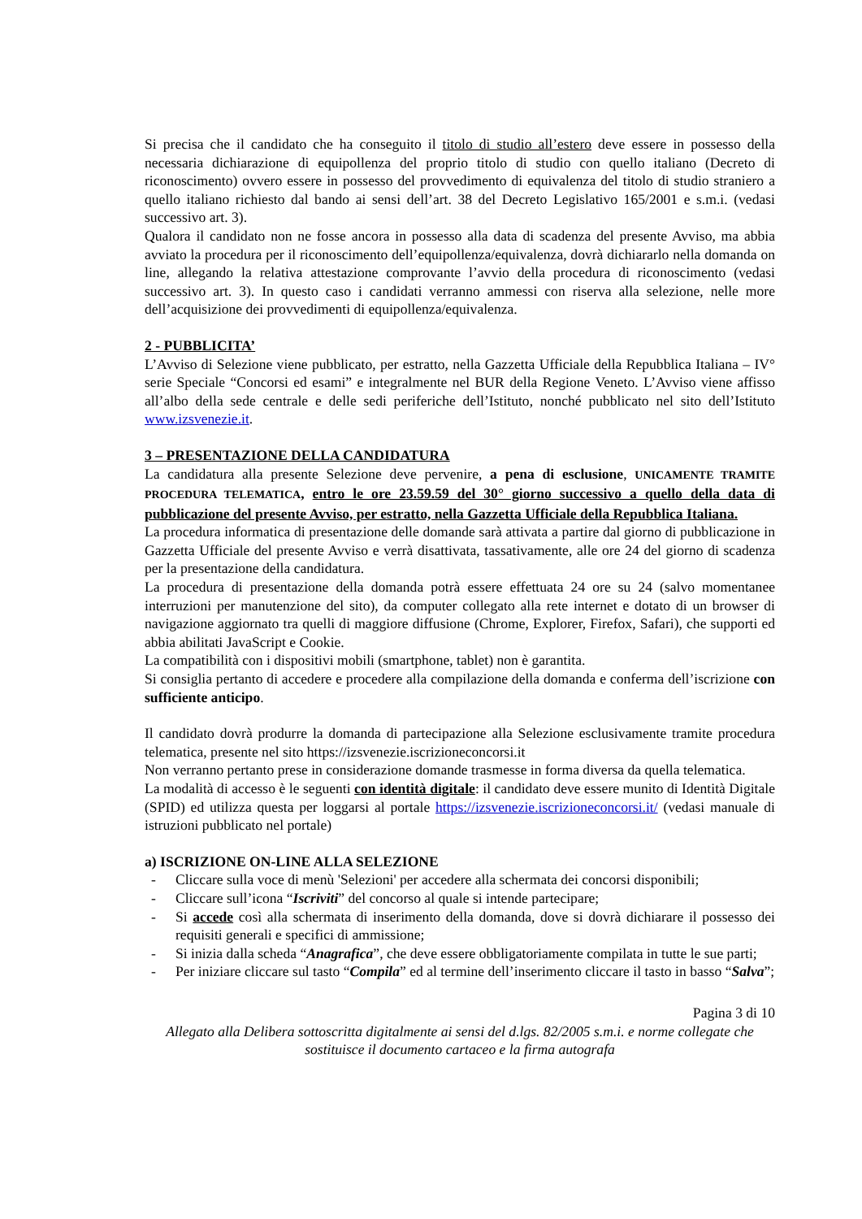Si precisa che il candidato che ha conseguito il titolo di studio all’estero deve essere in possesso della necessaria dichiarazione di equipollenza del proprio titolo di studio con quello italiano (Decreto di riconoscimento) ovvero essere in possesso del provvedimento di equivalenza del titolo di studio straniero a quello italiano richiesto dal bando ai sensi dell’art. 38 del Decreto Legislativo 165/2001 e s.m.i. (vedasi successivo art. 3).
Qualora il candidato non ne fosse ancora in possesso alla data di scadenza del presente Avviso, ma abbia avviato la procedura per il riconoscimento dell’equipollenza/equivalenza, dovrà dichiararlo nella domanda on line, allegando la relativa attestazione comprovante l’avvio della procedura di riconoscimento (vedasi successivo art. 3). In questo caso i candidati verranno ammessi con riserva alla selezione, nelle more dell’acquisizione dei provvedimenti di equipollenza/equivalenza.
2 - PUBBLICITA’
L’Avviso di Selezione viene pubblicato, per estratto, nella Gazzetta Ufficiale della Repubblica Italiana – IV° serie Speciale “Concorsi ed esami” e integralmente nel BUR della Regione Veneto. L’Avviso viene affisso all’albo della sede centrale e delle sedi periferiche dell’Istituto, nonché pubblicato nel sito dell’Istituto www.izsvenezie.it.
3 – PRESENTAZIONE DELLA CANDIDATURA
La candidatura alla presente Selezione deve pervenire, a pena di esclusione, UNICAMENTE TRAMITE PROCEDURA TELEMATICA, entro le ore 23.59.59 del 30° giorno successivo a quello della data di pubblicazione del presente Avviso, per estratto, nella Gazzetta Ufficiale della Repubblica Italiana.
La procedura informatica di presentazione delle domande sarà attivata a partire dal giorno di pubblicazione in Gazzetta Ufficiale del presente Avviso e verrà disattivata, tassativamente, alle ore 24 del giorno di scadenza per la presentazione della candidatura.
La procedura di presentazione della domanda potrà essere effettuata 24 ore su 24 (salvo momentanee interruzioni per manutenzione del sito), da computer collegato alla rete internet e dotato di un browser di navigazione aggiornato tra quelli di maggiore diffusione (Chrome, Explorer, Firefox, Safari), che supporti ed abbia abilitati JavaScript e Cookie.
La compatibilità con i dispositivi mobili (smartphone, tablet) non è garantita.
Si consiglia pertanto di accedere e procedere alla compilazione della domanda e conferma dell’iscrizione con sufficiente anticipo.
Il candidato dovrà produrre la domanda di partecipazione alla Selezione esclusivamente tramite procedura telematica, presente nel sito https://izsvenezie.iscrizioneconcorsi.it
Non verranno pertanto prese in considerazione domande trasmesse in forma diversa da quella telematica.
La modalità di accesso è le seguenti con identità digitale: il candidato deve essere munito di Identità Digitale (SPID) ed utilizza questa per loggarsi al portale https://izsvenezie.iscrizioneconcorsi.it/ (vedasi manuale di istruzioni pubblicato nel portale)
a) ISCRIZIONE ON-LINE ALLA SELEZIONE
- Cliccare sulla voce di menù 'Selezioni' per accedere alla schermata dei concorsi disponibili;
- Cliccare sull’icona “Iscriviti” del concorso al quale si intende partecipare;
- Si accede così alla schermata di inserimento della domanda, dove si dovrà dichiarare il possesso dei requisiti generali e specifici di ammissione;
- Si inizia dalla scheda “Anagrafica”, che deve essere obbligatoriamente compilata in tutte le sue parti;
- Per iniziare cliccare sul tasto “Compila” ed al termine dell’inserimento cliccare il tasto in basso “Salva”;
Pagina 3 di 10
Allegato alla Delibera sottoscritta digitalmente ai sensi del d.lgs. 82/2005 s.m.i. e norme collegate che sostituisce il documento cartaceo e la firma autografa